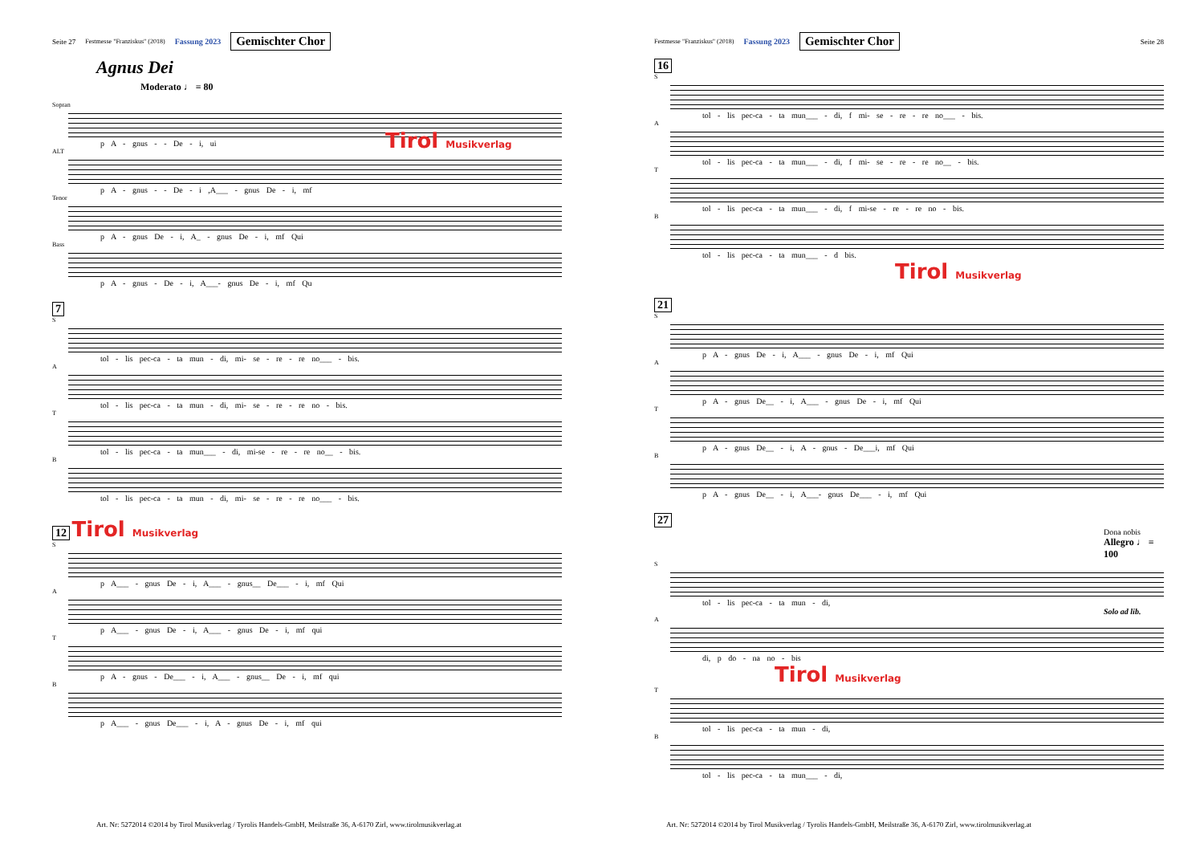Seite 27 Festmesse "Franziskus" (2018) Fassung 2023 Gemischter Chor
Agnus Dei
Moderato ♩ = 80
Sopran
p A - gnus - - De - i, ui
ALT
p A - gnus - - De - i ,A___ - gnus De - i, mf
Tenor
p A - gnus De - i, A_ - gnus De - i, mf Qui
Bass
p A - gnus - De - i, A___- gnus De - i, mf Qu
Tirol Musikverlag
7
S
tol - lis pec-ca - ta mun - di, mi- se - re - re no___ - bis.
A
tol - lis pec-ca - ta mun - di, mi- se - re - re no - bis.
T
tol - lis pec-ca - ta mun___ - di, mi-se - re - re no__ - bis.
B
tol - lis pec-ca - ta mun - di, mi- se - re - re no___ - bis.
12 Tirol Musikverlag
S
p A___ - gnus De - i, A___ - gnus__ De___ - i, mf Qui
A
p A___ - gnus De - i, A___ - gnus De - i, mf qui
T
p A - gnus - De___ - i, A___ - gnus__ De - i, mf qui
B
p A___ - gnus De___ - i, A - gnus De - i, mf qui
Art. Nr: 5272014 ©2014 by Tirol Musikverlag / Tyrolis Handels-GmbH, Meilstraße 36, A-6170 Zirl, www.tirolmusikverlag.at
Festmesse "Franziskus" (2018) Fassung 2023 Gemischter Chor Seite 28
16
S
tol - lis pec-ca - ta mun___ - di, f mi- se - re - re no___ - bis.
A
tol - lis pec-ca - ta mun___ - di, f mi- se - re - re no__ - bis.
T
tol - lis pec-ca - ta mun___ - di, f mi-se - re - re no - bis.
B
tol - lis pec-ca - ta mun___ - d bis.
Tirol Musikverlag
21
S
p A - gnus De - i, A___ - gnus De - i, mf Qui
A
p A - gnus De__ - i, A___ - gnus De - i, mf Qui
T
p A - gnus De__ - i, A - gnus - De___i, mf Qui
B
p A - gnus De__ - i, A___- gnus De___ - i, mf Qui
27
Dona nobis
Allegro ♩ = 100
S
tol - lis pec-ca - ta mun - di,
Solo ad lib.
A
di, p do - na no - bis
Tirol Musikverlag
T
tol - lis pec-ca - ta mun - di,
B
tol - lis pec-ca - ta mun___ - di,
Art. Nr: 5272014 ©2014 by Tirol Musikverlag / Tyrolis Handels-GmbH, Meilstraße 36, A-6170 Zirl, www.tirolmusikverlag.at